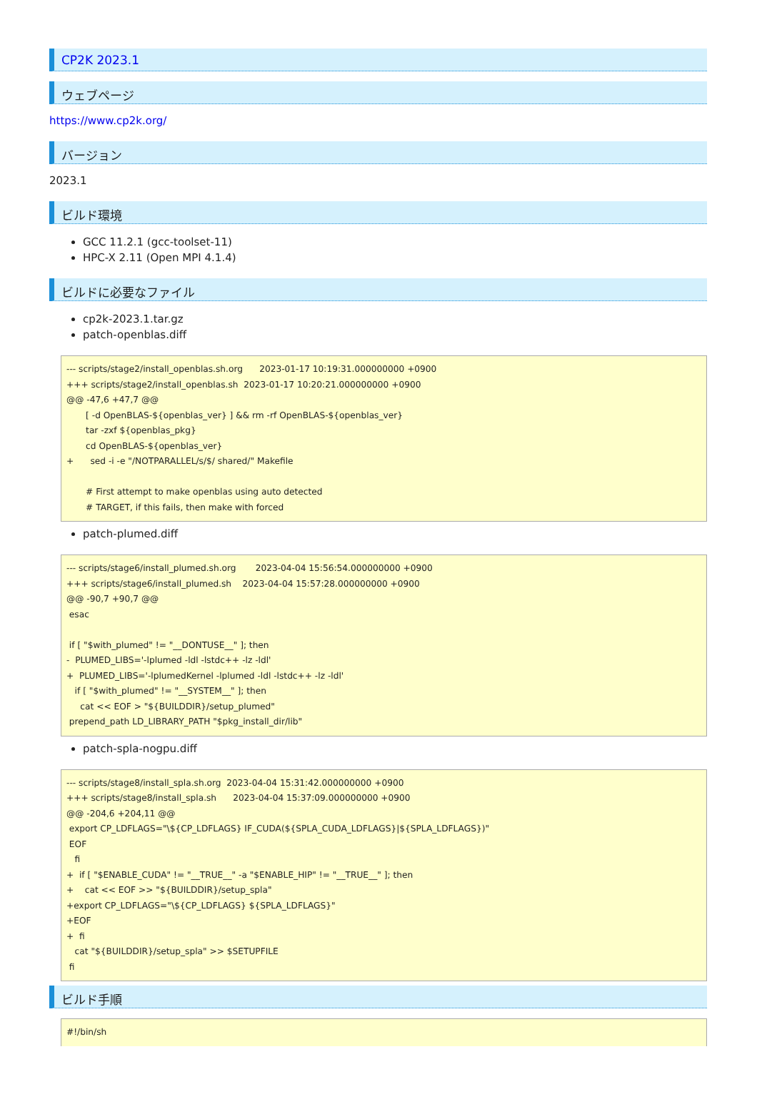CP2K 2023.1
ウェブページ
https://www.cp2k.org/
バージョン
2023.1
ビルド環境
GCC 11.2.1 (gcc-toolset-11)
HPC-X 2.11 (Open MPI 4.1.4)
ビルドに必要なファイル
cp2k-2023.1.tar.gz
patch-openblas.diff
--- scripts/stage2/install_openblas.sh.org      2023-01-17 10:19:31.000000000 +0900
+++ scripts/stage2/install_openblas.sh  2023-01-17 10:20:21.000000000 +0900
@@ -47,6 +47,7 @@
       [ -d OpenBLAS-${openblas_ver} ] && rm -rf OpenBLAS-${openblas_ver}
       tar -zxf ${openblas_pkg}
       cd OpenBLAS-${openblas_ver}
+      sed -i -e "/NOTPARALLEL/s/$/ shared/" Makefile

       # First attempt to make openblas using auto detected
       # TARGET, if this fails, then make with forced
patch-plumed.diff
--- scripts/stage6/install_plumed.sh.org       2023-04-04 15:56:54.000000000 +0900
+++ scripts/stage6/install_plumed.sh    2023-04-04 15:57:28.000000000 +0900
@@ -90,7 +90,7 @@
 esac

 if [ "$with_plumed" != "__DONTUSE__" ]; then
-  PLUMED_LIBS='-lplumed -ldl -lstdc++ -lz -ldl'
+  PLUMED_LIBS='-lplumedKernel -lplumed -ldl -lstdc++ -lz -ldl'
   if [ "$with_plumed" != "__SYSTEM__" ]; then
     cat << EOF > "${BUILDDIR}/setup_plumed"
 prepend_path LD_LIBRARY_PATH "$pkg_install_dir/lib"
patch-spla-nogpu.diff
--- scripts/stage8/install_spla.sh.org  2023-04-04 15:31:42.000000000 +0900
+++ scripts/stage8/install_spla.sh      2023-04-04 15:37:09.000000000 +0900
@@ -204,6 +204,11 @@
 export CP_LDFLAGS="\${CP_LDFLAGS} IF_CUDA(${SPLA_CUDA_LDFLAGS}|${SPLA_LDFLAGS})"
 EOF
   fi
+  if [ "$ENABLE_CUDA" != "__TRUE__" -a "$ENABLE_HIP" != "__TRUE__" ]; then
+    cat << EOF >> "${BUILDDIR}/setup_spla"
+export CP_LDFLAGS="\${CP_LDFLAGS} ${SPLA_LDFLAGS}"
+EOF
+  fi
   cat "${BUILDDIR}/setup_spla" >> $SETUPFILE
 fi
ビルド手順
#!/bin/sh